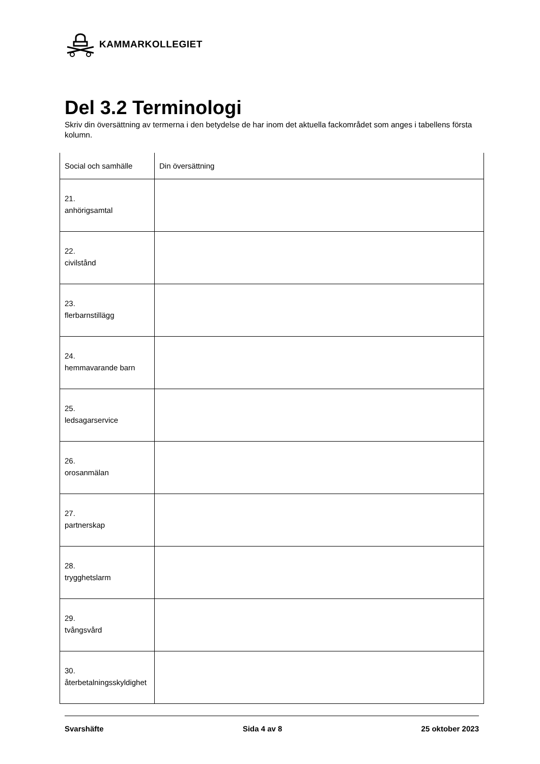KAMMARKOLLEGIET
Del 3.2 Terminologi
Skriv din översättning av termerna i den betydelse de har inom det aktuella fackområdet som anges i tabellens första kolumn.
| Social och samhälle | Din översättning |
| --- | --- |
| 21. anhörigsamtal | |
| 22. civilstånd | |
| 23. flerbarnstillägg | |
| 24. hemmavarande barn | |
| 25. ledsagarservice | |
| 26. orosanmälan | |
| 27. partnerskap | |
| 28. trygghetslarm | |
| 29. tvångsvård | |
| 30. återbetalningsskyldighet | |
Svarshäfte Sida 4 av 8 25 oktober 2023